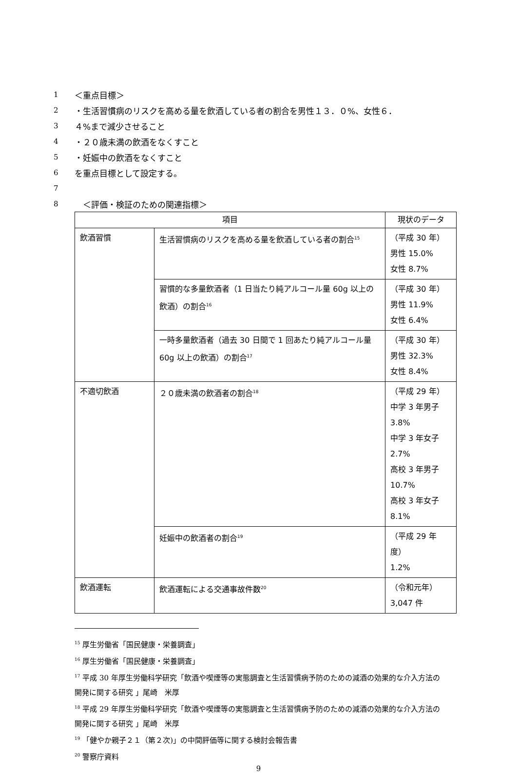1 ＜重点目標＞
2 ・生活習慣病のリスクを高める量を飲酒している者の割合を男性１３．０%、女性６．
3 ４%まで減少させること
4 ・２０歳未満の飲酒をなくすこと
5 ・妊娠中の飲酒をなくすこと
6 を重点目標として設定する。
7
8　＜評価・検証のための関連指標＞
| 項目 | | 現状のデータ |
| --- | --- | --- |
| 飲酒習慣 | 生活習慣病のリスクを高める量を飲酒している者の割合<sup>15</sup> | （平成 30 年） 男性 15.0% 女性 8.7% |
| | 習慣的な多量飲酒者（1 日当たり純アルコール量 60g 以上の飲酒）の割合<sup>16</sup> | （平成 30 年） 男性 11.9% 女性 6.4% |
| | 一時多量飲酒者（過去 30 日間で 1 回あたり純アルコール量 60g 以上の飲酒）の割合<sup>17</sup> | （平成 30 年） 男性 32.3% 女性 8.4% |
| 不適切飲酒 | ２０歳未満の飲酒者の割合<sup>18</sup> | （平成 29 年） 中学 3 年男子 3.8% 中学 3 年女子 2.7% 高校 3 年男子 10.7% 高校 3 年女子 8.1% |
| | 妊娠中の飲酒者の割合<sup>19</sup> | （平成 29 年度） 1.2% |
| 飲酒運転 | 飲酒運転による交通事故件数<sup>20</sup> | （令和元年） 3,047 件 |
<sup>15</sup> 厚生労働省「国民健康・栄養調査」
<sup>16</sup> 厚生労働省「国民健康・栄養調査」
<sup>17</sup> 平成 30 年厚生労働科学研究「飲酒や喫煙等の実態調査と生活習慣病予防のための減酒の効果的な介入方法の開発に関する研究 」尾崎　米厚
<sup>18</sup> 平成 29 年厚生労働科学研究「飲酒や喫煙等の実態調査と生活習慣病予防のための減酒の効果的な介入方法の開発に関する研究 」尾崎　米厚
<sup>19</sup> 「健やか親子２１（第２次)」の中間評価等に関する検討会報告書
<sup>20</sup> 警察庁資料
9